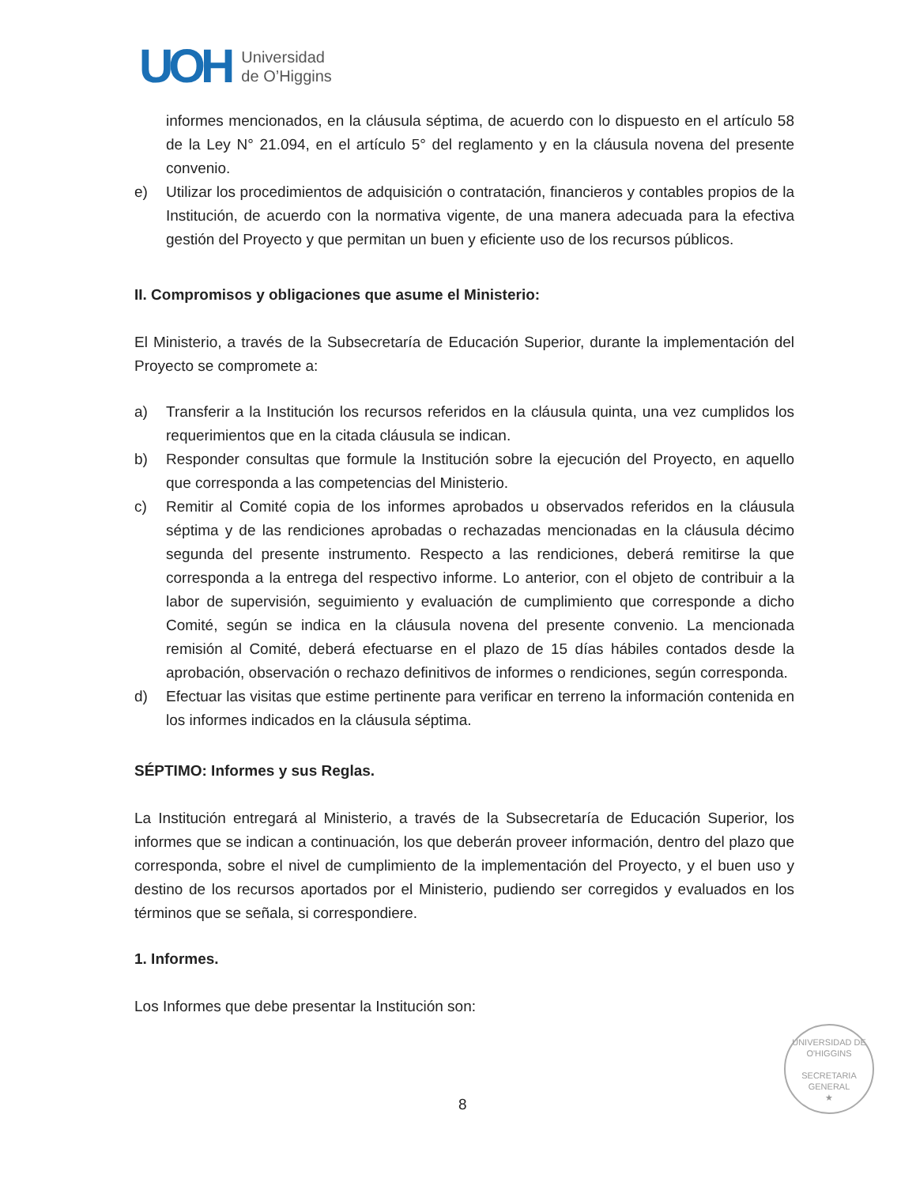UOH
Universidad
de O’Higgins
informes mencionados, en la cláusula séptima, de acuerdo con lo dispuesto en el artículo 58 de la Ley N° 21.094, en el artículo 5° del reglamento y en la cláusula novena del presente convenio.
e) Utilizar los procedimientos de adquisición o contratación, financieros y contables propios de la Institución, de acuerdo con la normativa vigente, de una manera adecuada para la efectiva gestión del Proyecto y que permitan un buen y eficiente uso de los recursos públicos.
II. Compromisos y obligaciones que asume el Ministerio:
El Ministerio, a través de la Subsecretaría de Educación Superior, durante la implementación del Proyecto se compromete a:
a) Transferir a la Institución los recursos referidos en la cláusula quinta, una vez cumplidos los requerimientos que en la citada cláusula se indican.
b) Responder consultas que formule la Institución sobre la ejecución del Proyecto, en aquello que corresponda a las competencias del Ministerio.
c) Remitir al Comité copia de los informes aprobados u observados referidos en la cláusula séptima y de las rendiciones aprobadas o rechazadas mencionadas en la cláusula décimo segunda del presente instrumento. Respecto a las rendiciones, deberá remitirse la que corresponda a la entrega del respectivo informe. Lo anterior, con el objeto de contribuir a la labor de supervisión, seguimiento y evaluación de cumplimiento que corresponde a dicho Comité, según se indica en la cláusula novena del presente convenio. La mencionada remisión al Comité, deberá efectuarse en el plazo de 15 días hábiles contados desde la aprobación, observación o rechazo definitivos de informes o rendiciones, según corresponda.
d) Efectuar las visitas que estime pertinente para verificar en terreno la información contenida en los informes indicados en la cláusula séptima.
SÉPTIMO: Informes y sus Reglas.
La Institución entregará al Ministerio, a través de la Subsecretaría de Educación Superior, los informes que se indican a continuación, los que deberán proveer información, dentro del plazo que corresponda, sobre el nivel de cumplimiento de la implementación del Proyecto, y el buen uso y destino de los recursos aportados por el Ministerio, pudiendo ser corregidos y evaluados en los términos que se señala, si correspondiere.
1. Informes.
Los Informes que debe presentar la Institución son:
UNIVERSIDAD DE O'HIGGINS
SECRETARIA
GENERAL
★
8